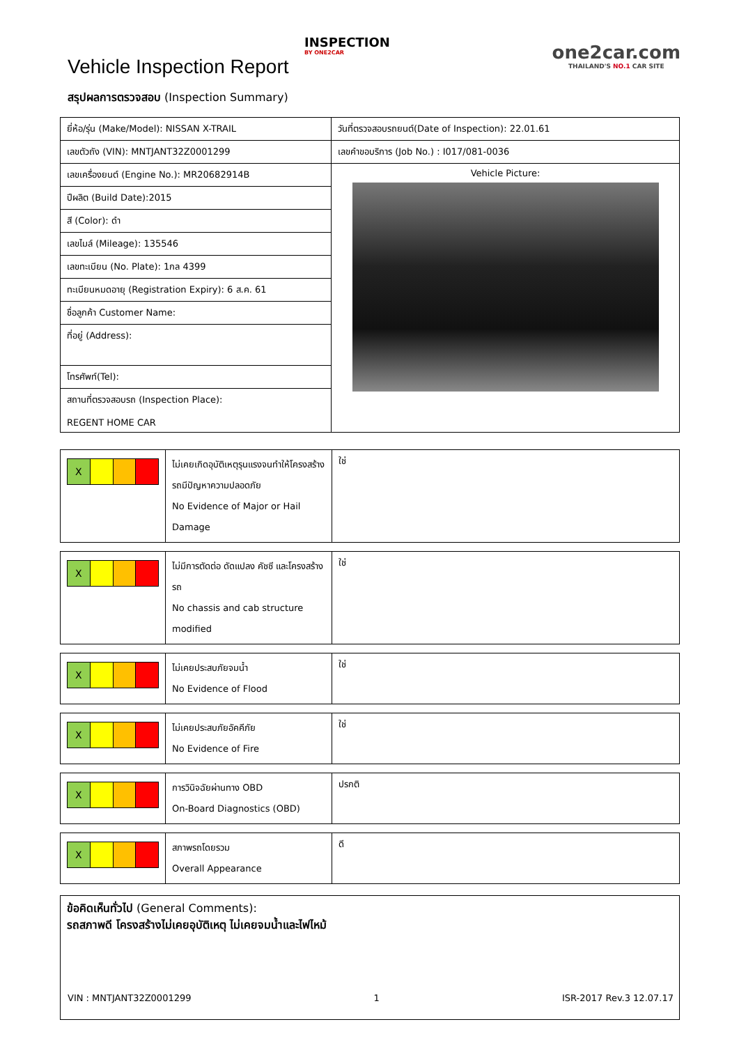Vehicle Inspection Report
INSPECTION
BY ONE2CAR
one2car.com
THAILAND'S NO.1 CAR SITE
สรุปผลการตรวจสอบ (Inspection Summary)
| ยี่ห้อ/รุ่น (Make/Model): NISSAN X-TRAIL | วันที่ตรวจสอบรถยนต์(Date of Inspection): 22.01.61 |
| เลขตัวถัง (VIN): MNTJANT32Z0001299 | เลขคำขอบริการ (Job No.) : I017/081-0036 |
| เลขเครื่องยนต์ (Engine No.): MR20682914B | Vehicle Picture: |
| ปีผลิต (Build Date):2015 | |
| สี (Color): ดำ | |
| เลขไมล์ (Mileage): 135546 | |
| เลขทะเบียน (No. Plate): 1กล 4399 | |
| ทะเบียนหมดอายุ (Registration Expiry): 6 ส.ค. 61 | |
| ชื่อลูกค้า Customer Name: | |
| ที่อยู่ (Address): | |
| โทรศัพท์(Tel): | |
| สถานที่ตรวจสอบรถ (Inspection Place): REGENT HOME CAR | |
| X | ไม่เคยเกิดอุบัติเหตุรุนแรงจนทำให้โครงสร้างรถมีปัญหาความปลอดภัย No Evidence of Major or Hail Damage | ใช่ |
| X | ไม่มีการตัดต่อ ดัดแปลง คัชซี และโครงสร้างรถ No chassis and cab structure modified | ใช่ |
| X | ไม่เคยประสบภัยจมน้ำ No Evidence of Flood | ใช่ |
| X | ไม่เคยประสบภัยอัคคีภัย No Evidence of Fire | ใช่ |
| X | การวินิจฉัยผ่านทาง OBD On-Board Diagnostics (OBD) | ปรกติ |
| X | สภาพรถโดยรวม Overall Appearance | ดี |
ข้อคิดเห็นทั่วไป (General Comments):
รถสภาพดี โครงสร้างไม่เคยอุบัติเหตุ ไม่เคยจมน้ำและไฟไหม้
VIN : MNTJANT32Z0001299 1 ISR-2017 Rev.3 12.07.17